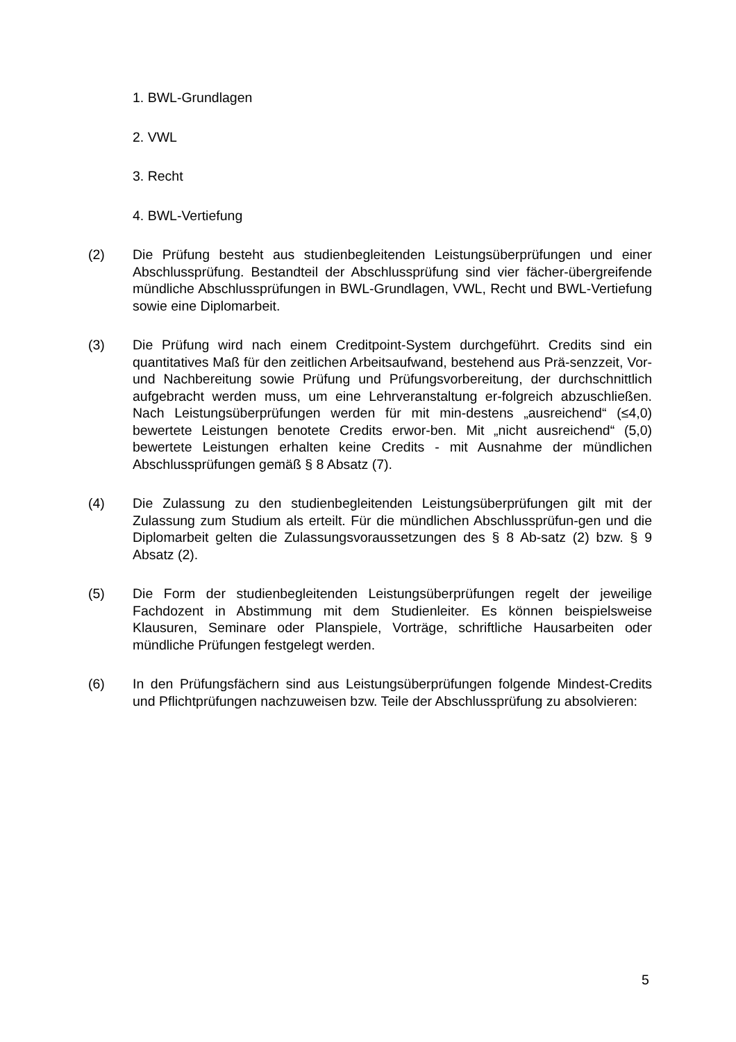1. BWL-Grundlagen
2. VWL
3. Recht
4. BWL-Vertiefung
(2) Die Prüfung besteht aus studienbegleitenden Leistungsüberprüfungen und einer Abschlussprüfung. Bestandteil der Abschlussprüfung sind vier fächer-übergreifende mündliche Abschlussprüfungen in BWL-Grundlagen, VWL, Recht und BWL-Vertiefung sowie eine Diplomarbeit.
(3) Die Prüfung wird nach einem Creditpoint-System durchgeführt. Credits sind ein quantitatives Maß für den zeitlichen Arbeitsaufwand, bestehend aus Prä-senzzeit, Vor- und Nachbereitung sowie Prüfung und Prüfungsvorbereitung, der durchschnittlich aufgebracht werden muss, um eine Lehrveranstaltung er-folgreich abzuschließen. Nach Leistungsüberprüfungen werden für mit min-destens „ausreichend“ (≤4,0) bewertete Leistungen benotete Credits erwor-ben. Mit „nicht ausreichend“ (5,0) bewertete Leistungen erhalten keine Credits - mit Ausnahme der mündlichen Abschlussprüfungen gemäß § 8 Absatz (7).
(4) Die Zulassung zu den studienbegleitenden Leistungsüberprüfungen gilt mit der Zulassung zum Studium als erteilt. Für die mündlichen Abschlussprüfun-gen und die Diplomarbeit gelten die Zulassungsvoraussetzungen des § 8 Ab-satz (2) bzw. § 9 Absatz (2).
(5) Die Form der studienbegleitenden Leistungsüberprüfungen regelt der jeweilige Fachdozent in Abstimmung mit dem Studienleiter. Es können beispielsweise Klausuren, Seminare oder Planspiele, Vorträge, schriftliche Hausarbeiten oder mündliche Prüfungen festgelegt werden.
(6) In den Prüfungsfächern sind aus Leistungsüberprüfungen folgende Mindest-Credits und Pflichtprüfungen nachzuweisen bzw. Teile der Abschlussprüfung zu absolvieren:
5